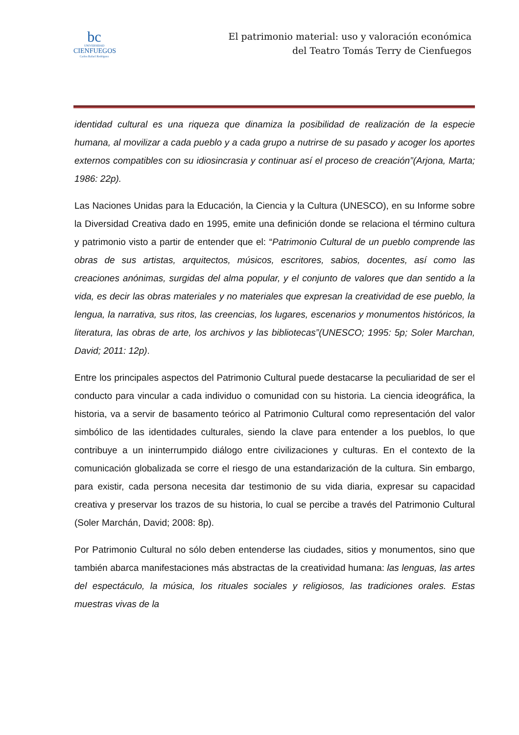bc
UNIVERSIDAD
CIENFUEGOS
Carlos Rafael Rodríguez
El patrimonio material: uso y valoración económica
del Teatro Tomás Terry de Cienfuegos
identidad cultural es una riqueza que dinamiza la posibilidad de realización de la especie humana, al movilizar a cada pueblo y a cada grupo a nutrirse de su pasado y acoger los aportes externos compatibles con su idiosincrasia y continuar así el proceso de creación”(Arjona, Marta; 1986: 22p).
Las Naciones Unidas para la Educación, la Ciencia y la Cultura (UNESCO), en su Informe sobre la Diversidad Creativa dado en 1995, emite una definición donde se relaciona el término cultura y patrimonio visto a partir de entender que el: “Patrimonio Cultural de un pueblo comprende las obras de sus artistas, arquitectos, músicos, escritores, sabios, docentes, así como las creaciones anónimas, surgidas del alma popular, y el conjunto de valores que dan sentido a la vida, es decir las obras materiales y no materiales que expresan la creatividad de ese pueblo, la lengua, la narrativa, sus ritos, las creencias, los lugares, escenarios y monumentos históricos, la literatura, las obras de arte, los archivos y las bibliotecas”(UNESCO; 1995: 5p; Soler Marchan, David; 2011: 12p).
Entre los principales aspectos del Patrimonio Cultural puede destacarse la peculiaridad de ser el conducto para vincular a cada individuo o comunidad con su historia. La ciencia ideográfica, la historia, va a servir de basamento teórico al Patrimonio Cultural como representación del valor simbólico de las identidades culturales, siendo la clave para entender a los pueblos, lo que contribuye a un ininterrumpido diálogo entre civilizaciones y culturas. En el contexto de la comunicación globalizada se corre el riesgo de una estandarización de la cultura. Sin embargo, para existir, cada persona necesita dar testimonio de su vida diaria, expresar su capacidad creativa y preservar los trazos de su historia, lo cual se percibe a través del Patrimonio Cultural (Soler Marchán, David; 2008: 8p).
Por Patrimonio Cultural no sólo deben entenderse las ciudades, sitios y monumentos, sino que también abarca manifestaciones más abstractas de la creatividad humana: las lenguas, las artes del espectáculo, la música, los rituales sociales y religiosos, las tradiciones orales. Estas muestras vivas de la